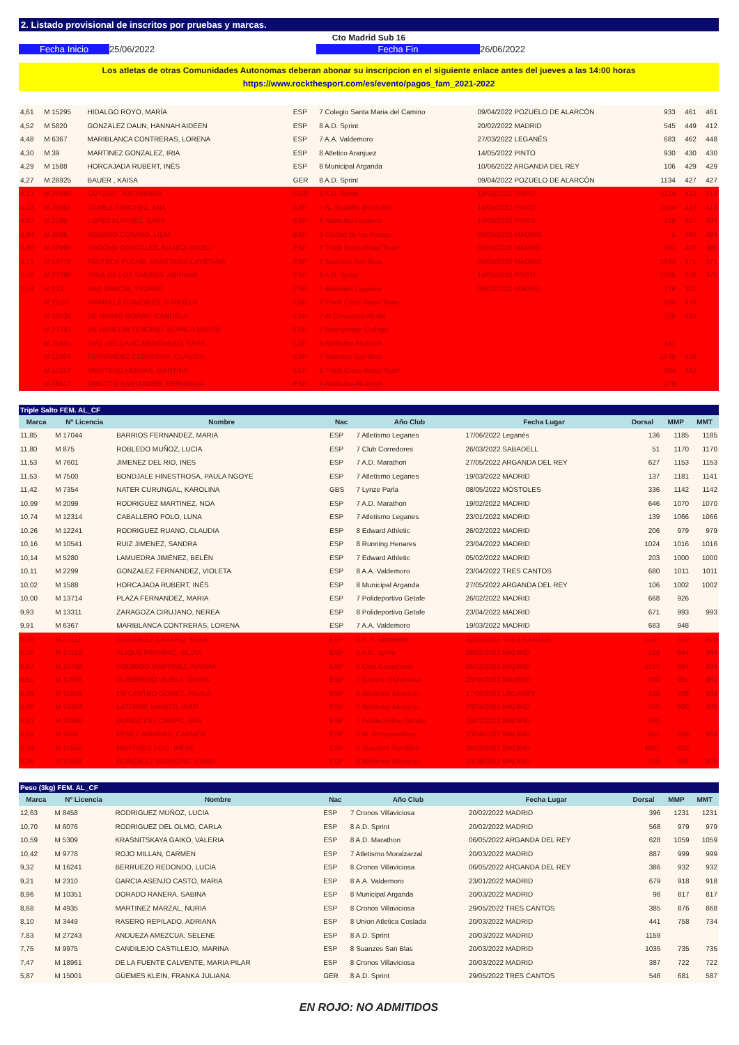2. Listado provisional de inscritos por pruebas y marcas.
Cto Madrid Sub 16
Fecha Inicio 25/06/2022 Fecha Fin 26/06/2022
Los atletas de otras Comunidades Autonomas deberan abonar su inscripcion en el siguiente enlace antes del jueves a las 14:00 horas
https://www.rockthesport.com/es/evento/pagos_fam_2021-2022
| 4,61 | M 15295 | HIDALGO ROYO, MARÍA | ESP | 7 Colegio Santa Maria del Camino | 09/04/2022 POZUELO DE ALARCÓN | 933 | 461 | 461 |
| 4,52 | M 5820 | GONZALEZ DAUN, HANNAH AIDEEN | ESP | 8 A.D. Sprint | 20/02/2022 MADRID | 545 | 449 | 412 |
| 4,48 | M 6367 | MARIBLANCA CONTRERAS, LORENA | ESP | 7 A.A. Valdemoro | 27/03/2022 LEGANÉS | 683 | 462 | 448 |
| 4,30 | M 39 | MARTINEZ GONZALEZ, IRIA | ESP | 8 Atletico Aranjuez | 14/05/2022 PINTO | 930 | 430 | 430 |
| 4,29 | M 1588 | HORCAJADA RUBERT, INÉS | ESP | 8 Municipal Arganda | 10/06/2022 ARGANDA DEL REY | 106 | 429 | 429 |
| 4,27 | M 26925 | BAUER , KAISA | GER | 8 A.D. Sprint | 09/04/2022 POZUELO DE ALARCÓN | 1134 | 427 | 427 |
| 4,13 | M 26892 | GUTZEIT , KATHARINA | GER | 8 A.D. Sprint | 14/05/2022 PINTO | 1124 | 413 | 413 |
| 4,13 | M 19357 | GOMEZ SANCHEZ, ANA | ESP | 7 At. Boadilla del Monte | 14/05/2022 PINTO | 1104 | 413 | 413 |
| 4,07 | M 2780 | LOPEZ ALVAREZ, SARA | ESP | 8 Atletismo Leganes | 14/05/2022 PINTO | 159 | 407 | 407 |
| 3,84 | M 2086 | AGUADO COSANO, LIDIA | ESP | 8 Ciudad de los Poetas | 05/03/2022 MADRID | 1 | 384 | 384 |
| 3,80 | M 12995 | ANGOMA GONZALEZ, BIANCA YACELI | ESP | 8 Track Cross Road Team | 05/03/2022 MADRID | 891 | 400 | 380 |
| 3,71 | M 14778 | FAUTECK PUCHE, ANASTASIA CAYETANA | ESP | 8 Suanzes San Blas | 05/03/2022 MADRID | 1044 | 371 | 371 |
| 3,70 | M 27798 | IPIÑA DE LOS SANTOS, ADRIANA | ESP | 8 A.D. Sprint | 14/05/2022 PINTO | 1256 | 370 | 370 |
| 3,54 | M 223 | YAO GARCIA, YVONNE | ESP | 7 Atletismo Leganes | 06/02/2022 MADRID | 176 | 331 | |
| | M 11157 | AMARILLA GONZALEZ, CANDELA | ESP | 8 Track Cross Road Team | | 890 | 379 | |
| | M 19238 | DE HERAS MORÁN, CANDELA | ESP | 7 At Cervantes Alcala | | 750 | 219 | |
| | M 27391 | DE HEREDIA TENORIO, BLANCA MARTA | ESP | 7 Runnymede College | | | | |
| | M 26441 | DIAZ-DELGADO MENCHERO, SARA | ESP | 8 Atletismo Alcorcon | | 241 | | |
| | M 11964 | FERNANDEZ CEBADERA, CLAUDIA | ESP | 7 Suanzes San Blas | | 1045 | 338 | |
| | M 12117 | MONTERO HERVAS, MARTINA | ESP | 8 Track Cross Road Team | | 904 | 352 | |
| | M 18812 | OROZCO SANTANDER, FERNANDA | ESP | 7 Atletismo Alcorcon | | 279 | | |
Triple Salto FEM. AL_CF
| Marca | Nº Licencia | Nombre | Nac | Año Club | Fecha Lugar | Dorsal | MMP | MMT |
| --- | --- | --- | --- | --- | --- | --- | --- | --- |
| 11,85 | M 17044 | BARRIOS FERNANDEZ, MARIA | ESP | 7 Atletismo Leganes | 17/06/2022 Leganés | 136 | 1185 | 1185 |
| 11,80 | M 875 | ROBLEDO MUÑOZ, LUCIA | ESP | 7 Club Corredores | 26/03/2022 SABADELL | 51 | 1170 | 1170 |
| 11,53 | M 7601 | JIMENEZ DEL RIO, INES | ESP | 7 A.D. Marathon | 27/05/2022 ARGANDA DEL REY | 627 | 1153 | 1153 |
| 11,53 | M 7500 | BONDJALE HINESTROSA, PAULA NGOYE | ESP | 7 Atletismo Leganes | 19/03/2022 MADRID | 137 | 1181 | 1141 |
| 11,42 | M 7354 | NATER CURUNGAL, KAROLINA | GBS | 7 Lynze Parla | 08/05/2022 MÓSTOLES | 336 | 1142 | 1142 |
| 10,99 | M 2099 | RODRIGUEZ MARTINEZ, NOA | ESP | 7 A.D. Marathon | 19/02/2022 MADRID | 646 | 1070 | 1070 |
| 10,74 | M 12314 | CABALLERO POLO, LUNA | ESP | 7 Atletismo Leganes | 23/01/2022 MADRID | 139 | 1066 | 1066 |
| 10,26 | M 12241 | RODRIGUEZ RUANO, CLAUDIA | ESP | 8 Edward Athletic | 26/02/2022 MADRID | 206 | 979 | 979 |
| 10,16 | M 10541 | RUIZ JIMENEZ, SANDRA | ESP | 8 Running Henares | 23/04/2022 MADRID | 1024 | 1016 | 1016 |
| 10,14 | M 5280 | LAMUEDRA JIMÉNEZ, BELÉN | ESP | 7 Edward Athletic | 05/02/2022 MADRID | 203 | 1000 | 1000 |
| 10,11 | M 2299 | GONZALEZ FERNANDEZ, VIOLETA | ESP | 8 A.A. Valdemoro | 23/04/2022 TRES CANTOS | 680 | 1011 | 1011 |
| 10,02 | M 1588 | HORCAJADA RUBERT, INÉS | ESP | 8 Municipal Arganda | 27/05/2022 ARGANDA DEL REY | 106 | 1002 | 1002 |
| 10,00 | M 13714 | PLAZA FERNANDEZ, MARIA | ESP | 7 Polideportivo Getafe | 26/02/2022 MADRID | 668 | 926 | |
| 9,93 | M 13311 | ZARAGOZA CIRUJANO, NEREA | ESP | 8 Polideportivo Getafe | 23/04/2022 MADRID | 671 | 993 | 993 |
| 9,91 | M 6367 | MARIBLANCA CONTRERAS, LORENA | ESP | 7 A.A. Valdemoro | 19/03/2022 MADRID | 683 | 948 | |
| 9,79 | M 27111 | GONZALEZ CASTRO, YERA | ESP | 8 A. A. Moratalaz | 22/05/2022 TRES CANTOS | 1147 | 979 | 979 |
| 9,70 | M 17216 | ALIQUE REPARAZ, SILVIA | ESP | 8 A.D. Sprint | 06/02/2022 MADRID | 523 | 944 | 944 |
| 9,57 | M 15736 | RODRIGO MARTINEZ, AINARA | ESP | 8 Club Corredores | 06/02/2022 MADRID | 1157 | 894 | 894 |
| 9,51 | M 17568 | GUERRERO IRUELA, DIGNA | ESP | 7 Cronos Villaviciosa | 23/04/2022 MADRID | 390 | 951 | 951 |
| 9,39 | M 11858 | DE CASTRO GOMEZ, PAULA | ESP | 8 Atletismo Alcorcon | 17/06/2022 LEGANÉS | 238 | 939 | 939 |
| 9,00 | M 12203 | LATORRE MANITO, IRATI | ESP | 8 Atletismo Alcorcon | 23/04/2022 MADRID | 265 | 900 | 900 |
| 8,83 | M 10466 | MUÑOZ DEL CAMPO, EVA | ESP | 7 Polideportivo Getafe | 23/01/2022 MADRID | 665 | | |
| 8,69 | M 7656 | PEREZ ARRIBAS, CARMEN | ESP | 8 At. Arroyomolinos | 23/04/2022 MADRID | 857 | 869 | 869 |
| 8,54 | M 15548 | MARTINEZ LOIS, IRENE | ESP | 8 Suanzes San Blas | 06/02/2022 MADRID | 1067 | 816 | |
| 8,26 | M 12554 | GONZALEZ BARROSO, EMMA | ESP | 8 Atletismo Alcorcon | 23/04/2022 MADRID | 256 | 826 | 826 |
Peso (3kg) FEM. AL_CF
| Marca | Nº Licencia | Nombre | Nac | Año Club | Fecha Lugar | Dorsal | MMP | MMT |
| --- | --- | --- | --- | --- | --- | --- | --- | --- |
| 12,63 | M 8458 | RODRIGUEZ MUÑOZ, LUCIA | ESP | 7 Cronos Villaviciosa | 20/02/2022 MADRID | 396 | 1231 | 1231 |
| 10,70 | M 6076 | RODRIGUEZ DEL OLMO, CARLA | ESP | 8 A.D. Sprint | 20/02/2022 MADRID | 568 | 979 | 979 |
| 10,59 | M 5309 | KRASNITSKAYA GAIKO, VALERIA | ESP | 8 A.D. Marathon | 06/05/2022 ARGANDA DEL REY | 628 | 1059 | 1059 |
| 10,42 | M 9778 | ROJO MILLAN, CARMEN | ESP | 7 Atletismo Moralzarzal | 20/03/2022 MADRID | 887 | 999 | 999 |
| 9,32 | M 16241 | BERRUEZO REDONDO, LUCIA | ESP | 8 Cronos Villaviciosa | 06/05/2022 ARGANDA DEL REY | 386 | 932 | 932 |
| 9,21 | M 2310 | GARCIA ASENJO CASTO, MARIA | ESP | 8 A.A. Valdemoro | 23/01/2022 MADRID | 679 | 918 | 918 |
| 8,96 | M 10351 | DORADO RANERA, SABINA | ESP | 8 Municipal Arganda | 20/03/2022 MADRID | 98 | 817 | 817 |
| 8,68 | M 4935 | MARTINEZ MARZAL, NURIA | ESP | 8 Cronos Villaviciosa | 29/05/2022 TRES CANTOS | 385 | 876 | 868 |
| 8,10 | M 3449 | RASERO REPILADO, ADRIANA | ESP | 8 Union Atletica Coslada | 20/03/2022 MADRID | 441 | 758 | 734 |
| 7,83 | M 27243 | ANDUEZA AMEZCUA, SELENE | ESP | 8 A.D. Sprint | 20/03/2022 MADRID | 1159 | | |
| 7,75 | M 9975 | CANDILEJO CASTILLEJO, MARINA | ESP | 8 Suanzes San Blas | 20/03/2022 MADRID | 1035 | 735 | 735 |
| 7,47 | M 18961 | DE LA FUENTE CALVENTE, MARIA PILAR | ESP | 8 Cronos Villaviciosa | 20/03/2022 MADRID | 387 | 722 | 722 |
| 5,87 | M 15001 | GÜEMES KLEIN, FRANKA JULIANA | GER | 8 A.D. Sprint | 29/05/2022 TRES CANTOS | 546 | 681 | 587 |
EN ROJO: NO ADMITIDOS